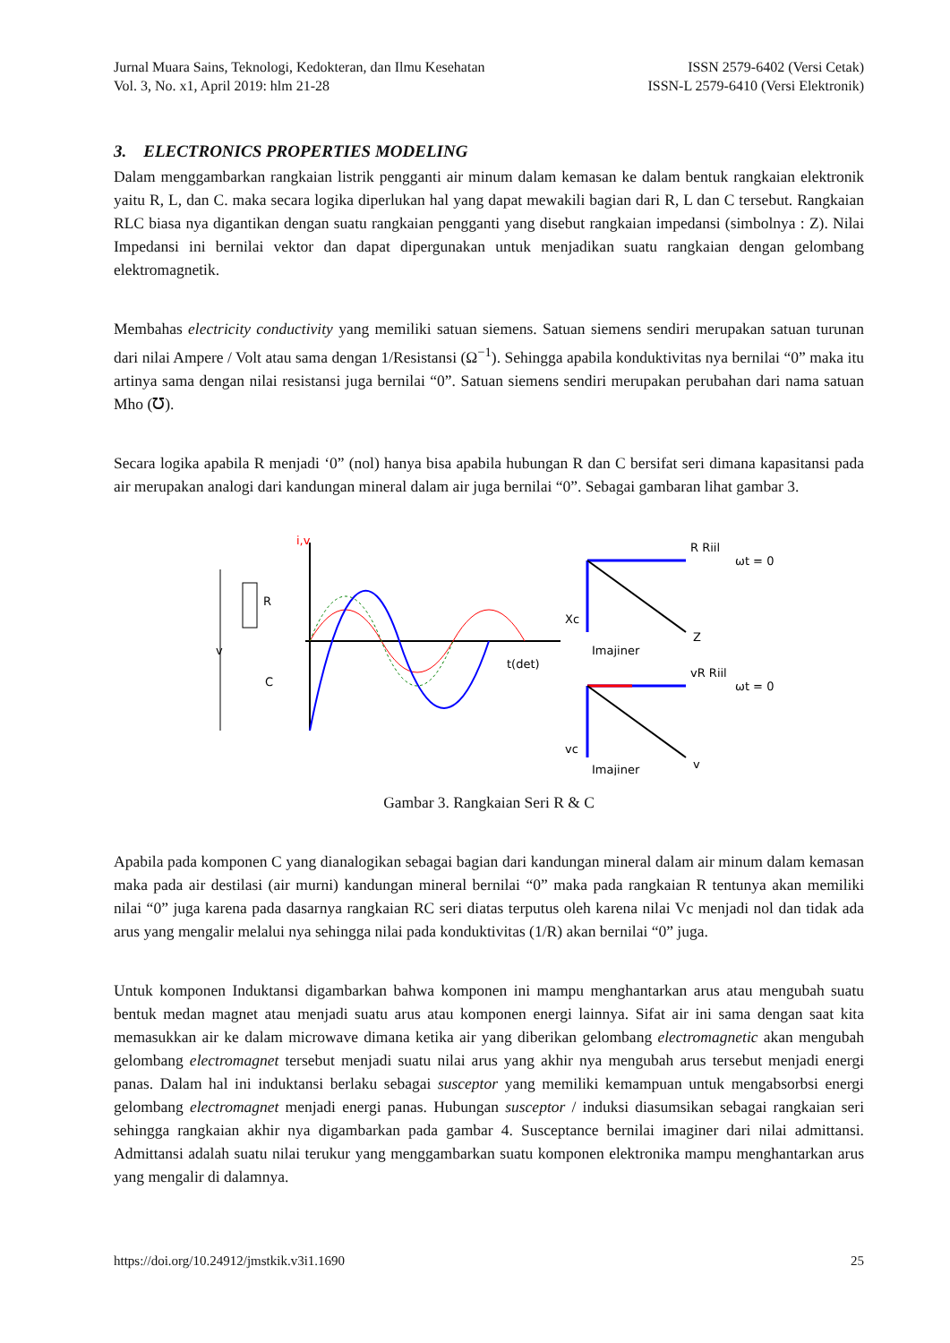Jurnal Muara Sains, Teknologi, Kedokteran, dan Ilmu Kesehatan
Vol. 3, No. x1, April 2019: hlm 21-28
ISSN 2579-6402 (Versi Cetak)
ISSN-L 2579-6410 (Versi Elektronik)
3. ELECTRONICS PROPERTIES MODELING
Dalam menggambarkan rangkaian listrik pengganti air minum dalam kemasan ke dalam bentuk rangkaian elektronik yaitu R, L, dan C. maka secara logika diperlukan hal yang dapat mewakili bagian dari R, L dan C tersebut. Rangkaian RLC biasa nya digantikan dengan suatu rangkaian pengganti yang disebut rangkaian impedansi (simbolnya : Z). Nilai Impedansi ini bernilai vektor dan dapat dipergunakan untuk menjadikan suatu rangkaian dengan gelombang elektromagnetik.
Membahas electricity conductivity yang memiliki satuan siemens. Satuan siemens sendiri merupakan satuan turunan dari nilai Ampere / Volt atau sama dengan 1/Resistansi (Ω<sup>−1</sup>). Sehingga apabila konduktivitas nya bernilai “0” maka itu artinya sama dengan nilai resistansi juga bernilai “0”. Satuan siemens sendiri merupakan perubahan dari nama satuan Mho (℧).
Secara logika apabila R menjadi ‘0” (nol) hanya bisa apabila hubungan R dan C bersifat seri dimana kapasitansi pada air merupakan analogi dari kandungan mineral dalam air juga bernilai “0”. Sebagai gambaran lihat gambar 3.
i,v
v
R
C
t(det)
R Riil
Xc
Z
Imajiner
ωt = 0
vR Riil
vc
v
Imajiner
ωt = 0
Gambar 3. Rangkaian Seri R & C
Apabila pada komponen C yang dianalogikan sebagai bagian dari kandungan mineral dalam air minum dalam kemasan maka pada air destilasi (air murni) kandungan mineral bernilai “0” maka pada rangkaian R tentunya akan memiliki nilai “0” juga karena pada dasarnya rangkaian RC seri diatas terputus oleh karena nilai Vc menjadi nol dan tidak ada arus yang mengalir melalui nya sehingga nilai pada konduktivitas (1/R) akan bernilai “0” juga.
Untuk komponen Induktansi digambarkan bahwa komponen ini mampu menghantarkan arus atau mengubah suatu bentuk medan magnet atau menjadi suatu arus atau komponen energi lainnya. Sifat air ini sama dengan saat kita memasukkan air ke dalam microwave dimana ketika air yang diberikan gelombang electromagnetic akan mengubah gelombang electromagnet tersebut menjadi suatu nilai arus yang akhir nya mengubah arus tersebut menjadi energi panas. Dalam hal ini induktansi berlaku sebagai susceptor yang memiliki kemampuan untuk mengabsorbsi energi gelombang electromagnet menjadi energi panas. Hubungan susceptor / induksi diasumsikan sebagai rangkaian seri sehingga rangkaian akhir nya digambarkan pada gambar 4. Susceptance bernilai imaginer dari nilai admittansi. Admittansi adalah suatu nilai terukur yang menggambarkan suatu komponen elektronika mampu menghantarkan arus yang mengalir di dalamnya.
https://doi.org/10.24912/jmstkik.v3i1.1690 25